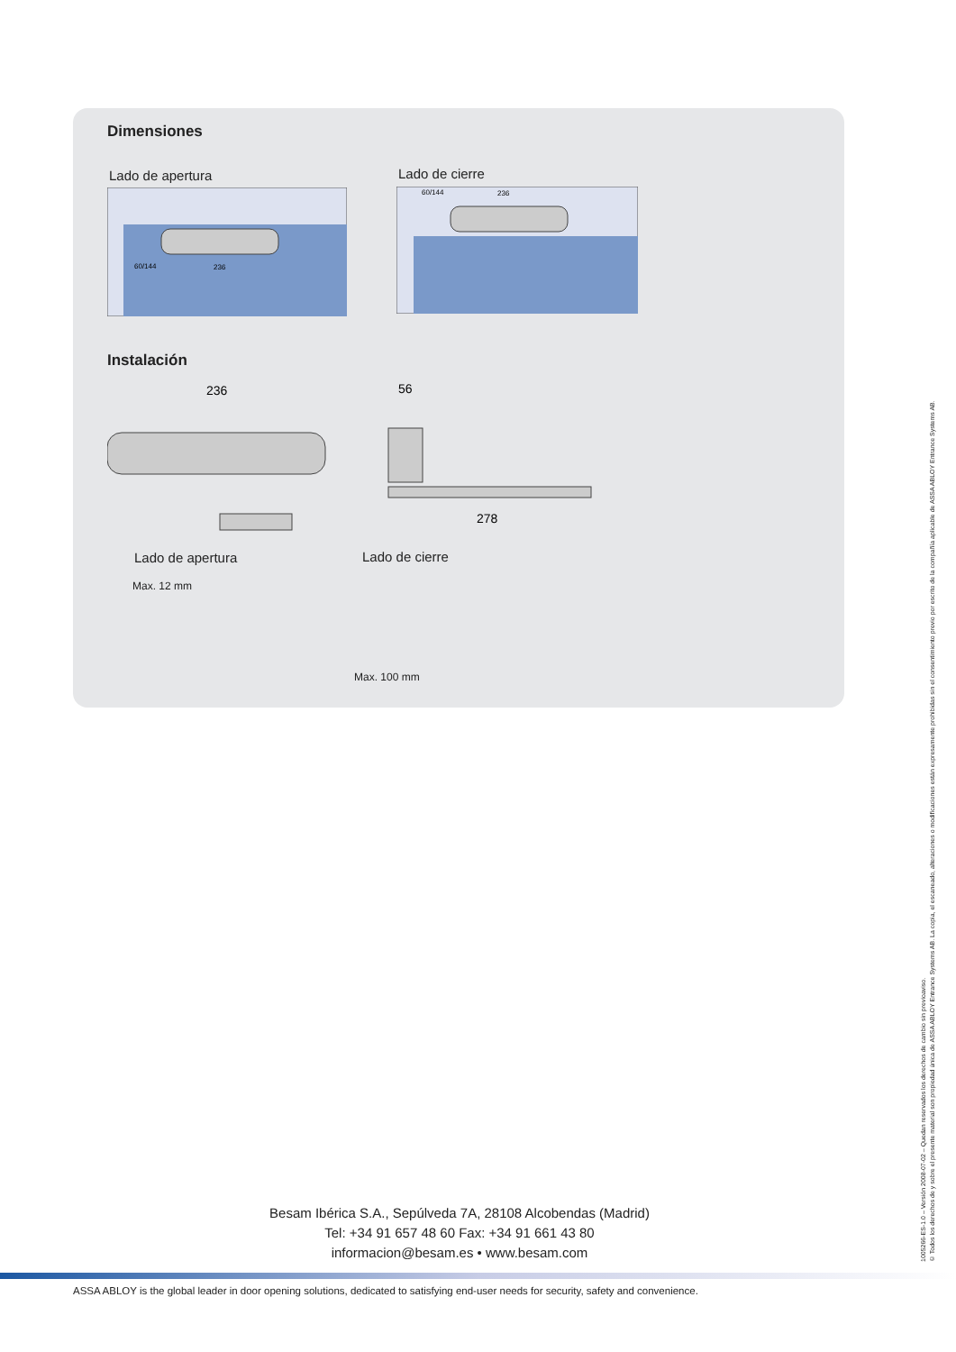Dimensiones
Lado de apertura Lado de cierre
60/144
236
60/144
236
Instalación
236
56
278
Lado de apertura Lado de cierre
Max. 12 mm
Max. 100 mm
Besam Ibérica S.A., Sepúlveda 7A, 28108 Alcobendas (Madrid)
Tel: +34 91 657 48 60 Fax: +34 91 661 43 80
informacion@besam.es • www.besam.com
ASSA ABLOY is the global leader in door opening solutions, dedicated to satisfying end-user needs for security, safety and convenience.
1005266-ES-1.0 – Versión 2008-07-02 – Quedan reservados los derechos de cambio sin previoaviso.
© Todos los derechos de y sobre el presente material son propiedad única de ASSA ABLOY Entrance Systems AB. La copia, el escaneado, alteraciones o modificaciones están expresamente prohibidas sin el consentimiento previo por escrito de la compañía aplicable de ASSA ABLOY Entrance Systems AB.